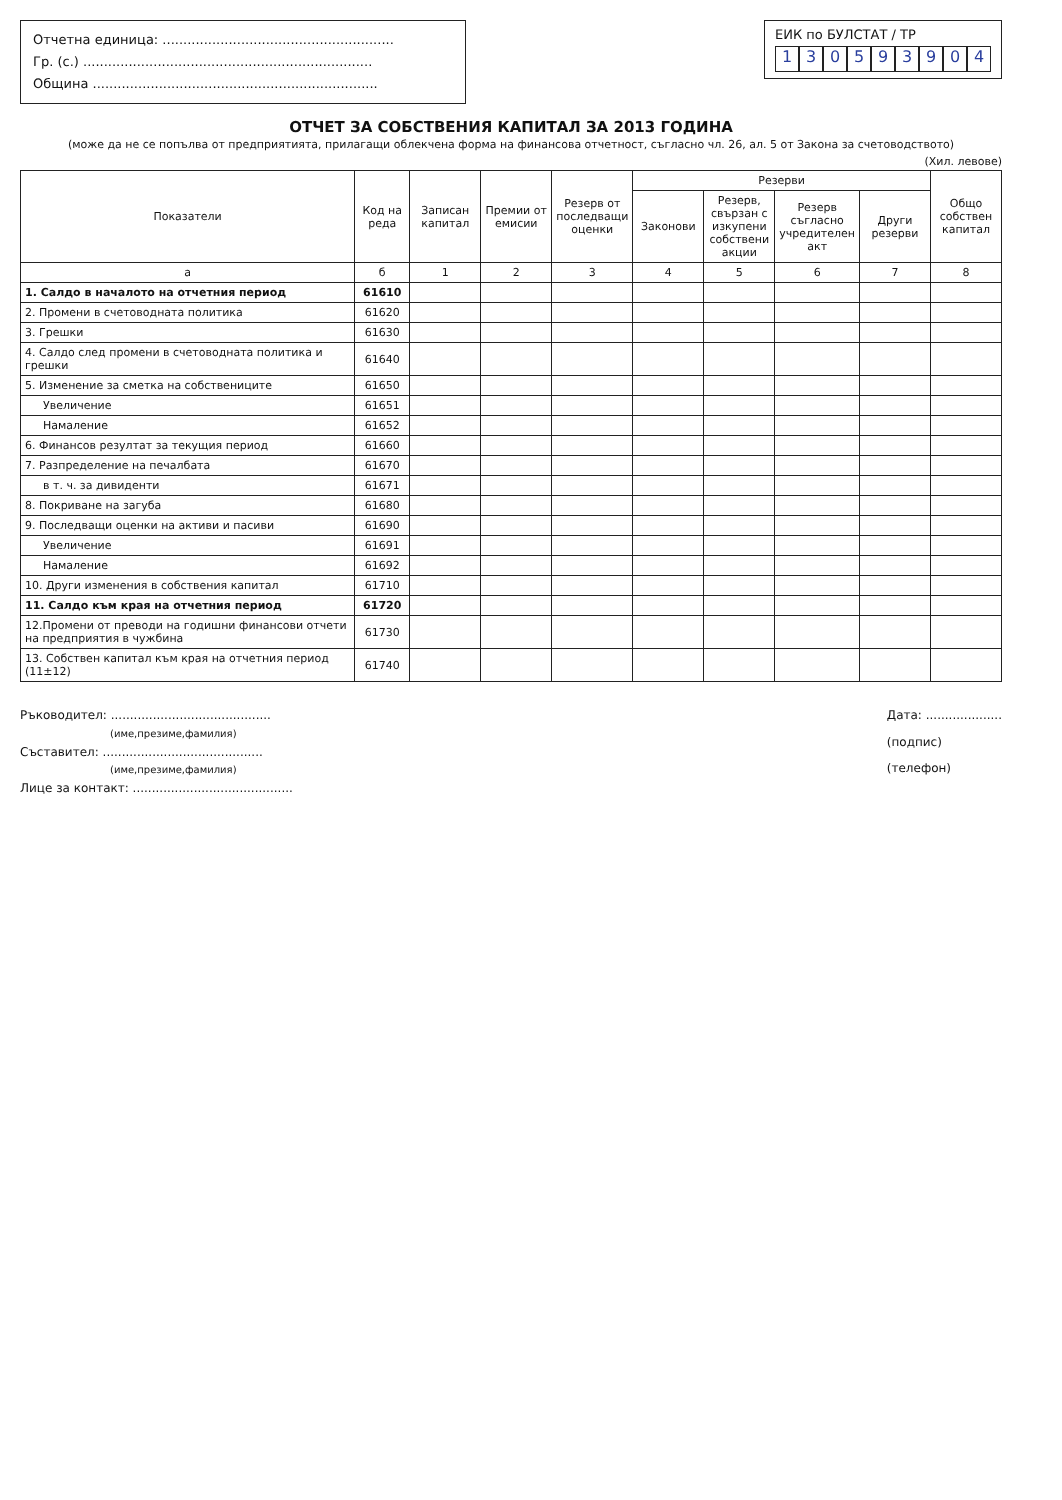Отчетна единица: ........................................................
Гр. (с.) ......................................................................
Община .....................................................................
ЕИК по БУЛСТАТ / ТР
130593904
ОТЧЕТ ЗА СОБСТВЕНИЯ КАПИТАЛ ЗА 2013 ГОДИНА
(може да не се попълва от предприятията, прилагащи облекчена форма на финансова отчетност, съгласно чл. 26, ал. 5 от Закона за счетоводството)
(Хил. левове)
| Показатели | Код на реда | Записан капитал | Премии от емисии | Резерв от последващи оценки | Резерви | | | | Общо собствен капитал |
| --- | --- | --- | --- | --- | --- | --- | --- | --- | --- |
| | | | | | Законови | Резерв, свързан с изкупени собствени акции | Резерв съгласно учредителен акт | Други резерви | |
| а | б | 1 | 2 | 3 | 4 | 5 | 6 | 7 | 8 |
| 1. Салдо в началото на отчетния период | 61610 | | | | | | | | |
| 2. Промени в счетоводната политика | 61620 | | | | | | | | |
| 3. Грешки | 61630 | | | | | | | | |
| 4. Салдо след промени в счетоводната политика и грешки | 61640 | | | | | | | | |
| 5. Изменение за сметка на собствениците | 61650 | | | | | | | | |
| Увеличение | 61651 | | | | | | | | |
| Намаление | 61652 | | | | | | | | |
| 6. Финансов резултат за текущия период | 61660 | | | | | | | | |
| 7. Разпределение на печалбата | 61670 | | | | | | | | |
| в т. ч. за дивиденти | 61671 | | | | | | | | |
| 8. Покриване на загуба | 61680 | | | | | | | | |
| 9. Последващи оценки на активи и пасиви | 61690 | | | | | | | | |
| Увеличение | 61691 | | | | | | | | |
| Намаление | 61692 | | | | | | | | |
| 10. Други изменения в собствения капитал | 61710 | | | | | | | | |
| 11. Салдо към края на отчетния период | 61720 | | | | | | | | |
| 12.Промени от преводи на годишни финансови отчети на предприятия в чужбина | 61730 | | | | | | | | |
| 13. Собствен капитал към края на отчетния период (11±12) | 61740 | | | | | | | | |
Ръководител: ..........................................
(име,презиме,фамилия)
Съставител: ..........................................
(име,презиме,фамилия)
Лице за контакт: ..........................................
Дата: ....................
(подпис)
(телефон)